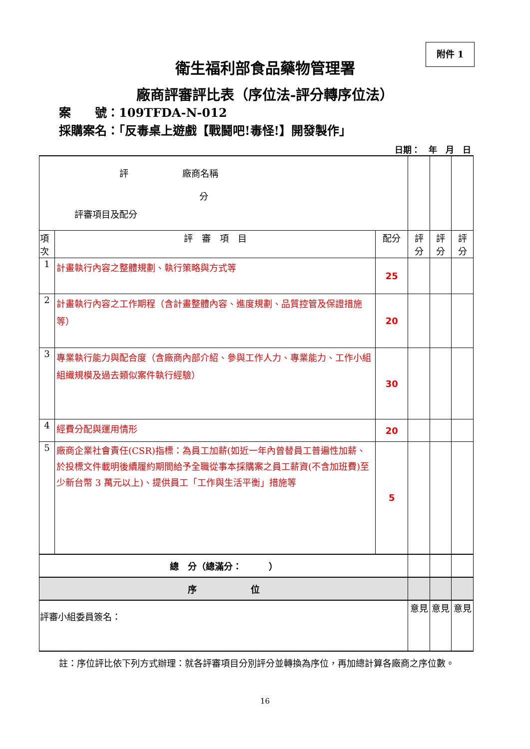附件 1
衛生福利部食品藥物管理署
廠商評審評比表（序位法-評分轉序位法）
案　　號：109TFDA-N-012
採購案名：「反毒桌上遊戲【戰鬪吧!毒怪!】開發製作」
日期：　年　月　日
| 評 廠商名稱 分 評審項目及配分 | | | | | |
| 項次 | 評 審 項 目 | 配分 | 評 分 | 評 分 | 評 分 |
| 1 | 計畫執行內容之整體規劃、執行策略與方式等 | 25 | | | |
| 2 | 計畫執行內容之工作期程（含計畫整體內容、進度規劃、品質控管及保證措施等） | 20 | | | |
| 3 | 專業執行能力與配合度（含廠商內部介紹、參與工作人力、專業能力、工作小組組織規模及過去類似案件執行經驗） | 30 | | | |
| 4 | 經費分配與運用情形 | 20 | | | |
| 5 | 廠商企業社會責任(CSR)指標：為員工加薪(如近一年內曾替員工普遍性加薪、於投標文件載明後續履約期間給予全職從事本採購案之員工薪資(不含加班費)至少新台幣 3 萬元以上)、提供員工「工作與生活平衡」措施等 | 5 | | | |
| 總 分（總滿分： ） | | | | | |
| 序 位 | | | | | |
| 評審小組委員簽名： | | | 意見 | 意見 | 意見 |
註：序位評比依下列方式辦理：就各評審項目分別評分並轉換為序位，再加總計算各廠商之序位數。
16